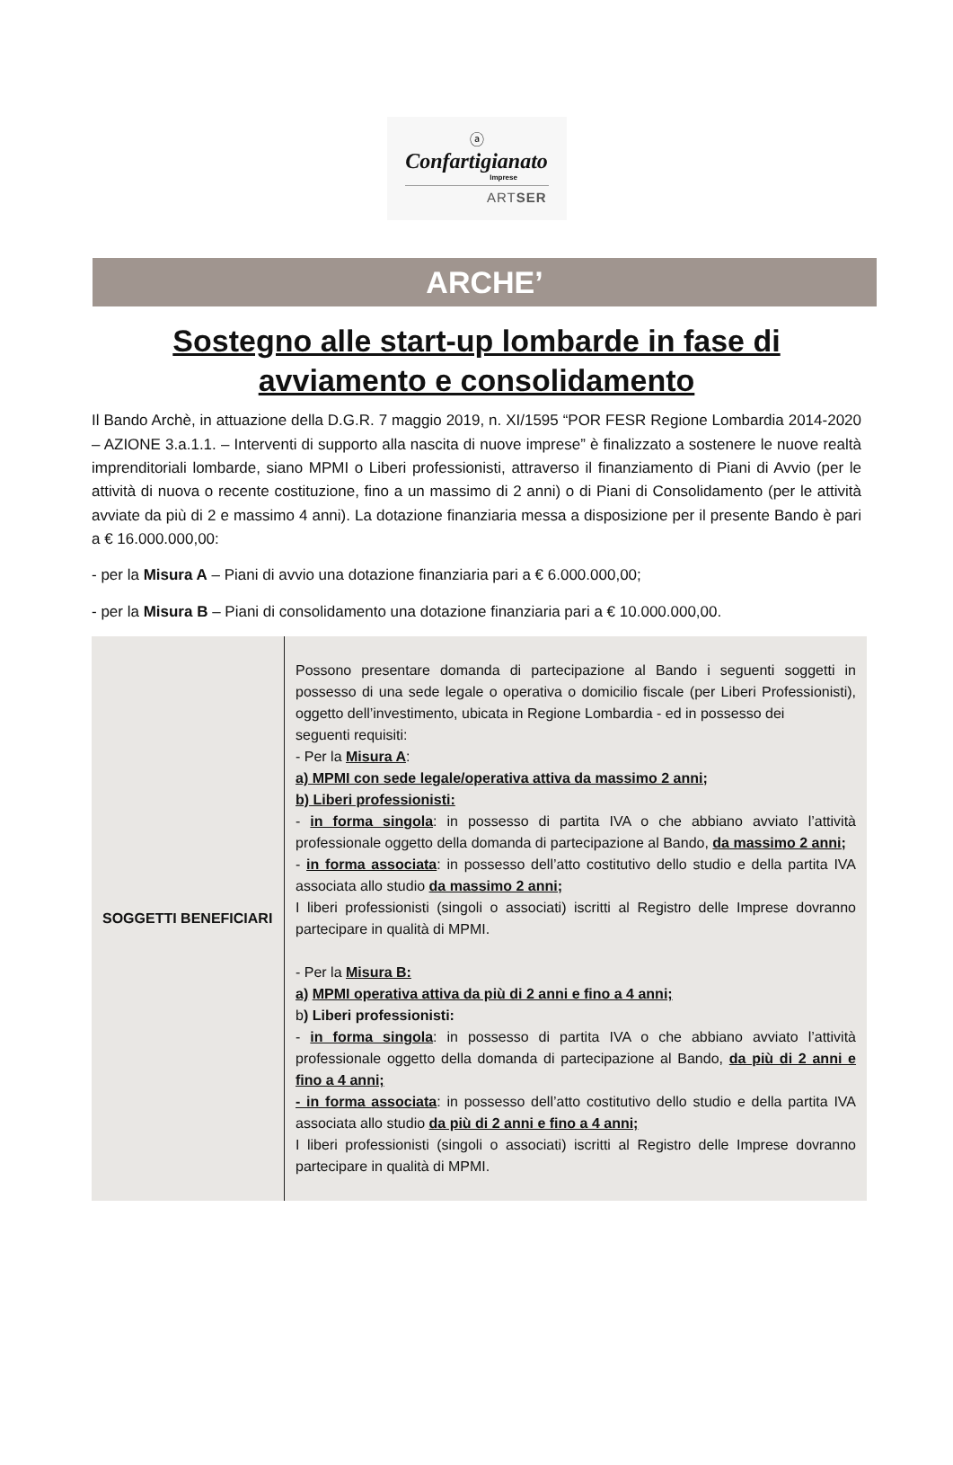ⓐ
Confartigianato
Imprese
ARTSER
ARCHE’
Sostegno alle start-up lombarde in fase di avviamento e consolidamento
Il Bando Archè, in attuazione della D.G.R. 7 maggio 2019, n. XI/1595 “POR FESR Regione Lombardia 2014-2020 – AZIONE 3.a.1.1. – Interventi di supporto alla nascita di nuove imprese” è finalizzato a sostenere le nuove realtà imprenditoriali lombarde, siano MPMI o Liberi professionisti, attraverso il finanziamento di Piani di Avvio (per le attività di nuova o recente costituzione, fino a un massimo di 2 anni) o di Piani di Consolidamento (per le attività avviate da più di 2 e massimo 4 anni). La dotazione finanziaria messa a disposizione per il presente Bando è pari a € 16.000.000,00:
- per la Misura A – Piani di avvio una dotazione finanziaria pari a € 6.000.000,00;
- per la Misura B – Piani di consolidamento una dotazione finanziaria pari a € 10.000.000,00.
| SOGGETTI BENEFICIARI | Possono presentare domanda di partecipazione al Bando i seguenti soggetti in possesso di una sede legale o operativa o domicilio fiscale (per Liberi Professionisti), oggetto dell’investimento, ubicata in Regione Lombardia - ed in possesso dei seguenti requisiti: - Per la Misura A : a) MPMI con sede legale/operativa attiva da massimo 2 anni; b) Liberi professionisti: - in forma singola : in possesso di partita IVA o che abbiano avviato l’attività professionale oggetto della domanda di partecipazione al Bando, da massimo 2 anni; - in forma associata : in possesso dell’atto costitutivo dello studio e della partita IVA associata allo studio da massimo 2 anni; I liberi professionisti (singoli o associati) iscritti al Registro delle Imprese dovranno partecipare in qualità di MPMI. - Per la Misura B: a) MPMI operativa attiva da più di 2 anni e fino a 4 anni; b ) Liberi professionisti: - in forma singola : in possesso di partita IVA o che abbiano avviato l’attività professionale oggetto della domanda di partecipazione al Bando, da più di 2 anni e fino a 4 anni; - in forma associata : in possesso dell’atto costitutivo dello studio e della partita IVA associata allo studio da più di 2 anni e fino a 4 anni; I liberi professionisti (singoli o associati) iscritti al Registro delle Imprese dovranno partecipare in qualità di MPMI. |